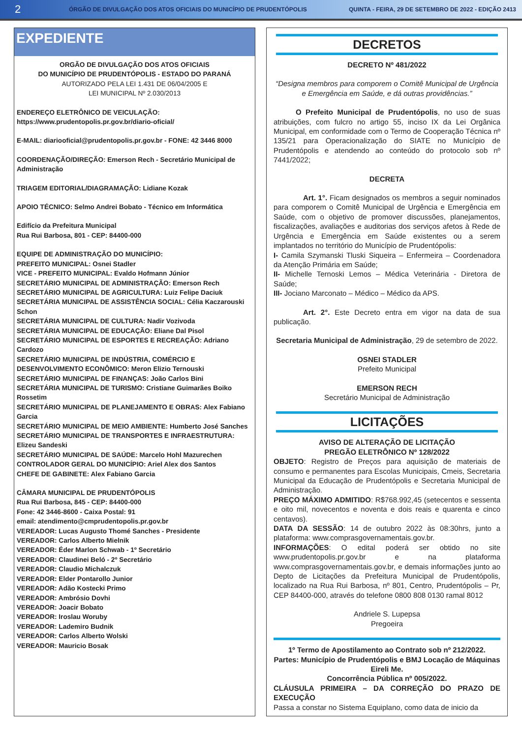2 ÓRGÃO DE DIVULGAÇÃO DOS ATOS OFICIAIS DO MUNICÍPIO DE PRUDENTÓPOLIS QUINTA - FEIRA, 29 DE SETEMBRO DE 2022 - EDIÇÃO 2413
EXPEDIENTE
ORGÃO DE DIVULGAÇÃO DOS ATOS OFICIAIS
DO MUNICÍPIO DE PRUDENTÓPOLIS - ESTADO DO PARANÁ
AUTORIZADO PELA LEI 1.431 DE 06/04/2005 E
LEI MUNICIPAL Nº 2.030/2013
ENDEREÇO ELETRÔNICO DE VEICULAÇÃO: https://www.prudentopolis.pr.gov.br/diario-oficial/
E-MAIL: diariooficial@prudentopolis.pr.gov.br - FONE: 42 3446 8000
COORDENAÇÃO/DIREÇÃO: Emerson Rech - Secretário Municipal de Administração
TRIAGEM EDITORIAL/DIAGRAMAÇÃO: Lidiane Kozak
APOIO TÉCNICO: Selmo Andrei Bobato - Técnico em Informática
Edifício da Prefeitura Municipal
Rua Rui Barbosa, 801 - CEP: 84400-000
EQUIPE DE ADMINISTRAÇÃO DO MUNICÍPIO:
PREFEITO MUNICIPAL: Osnei Stadler
VICE - PREFEITO MUNICIPAL: Evaldo Hofmann Júnior
SECRETÁRIO MUNICIPAL DE ADMINISTRAÇÃO: Emerson Rech
SECRETÁRIO MUNICIPAL DE AGRICULTURA: Luiz Felipe Daciuk
SECRETÁRIA MUNICIPAL DE ASSISTÊNCIA SOCIAL: Célia Kaczarouski Schon
SECRETÁRIA MUNICIPAL DE CULTURA: Nadir Vozivoda
SECRETÁRIA MUNICIPAL DE EDUCAÇÃO: Eliane Dal Pisol
SECRETÁRIO MUNICIPAL DE ESPORTES E RECREAÇÃO: Adriano Cardozo
SECRETÁRIO MUNICIPAL DE INDÚSTRIA, COMÉRCIO E DESENVOLVIMENTO ECONÔMICO: Meron Elizio Ternouski
SECRETÁRIO MUNICIPAL DE FINANÇAS: João Carlos Bini
SECRETÁRIA MUNICIPAL DE TURISMO: Cristiane Guimarães Boiko Rossetim
SECRETÁRIO MUNICIPAL DE PLANEJAMENTO E OBRAS: Alex Fabiano Garcia
SECRETÁRIO MUNICIPAL DE MEIO AMBIENTE: Humberto José Sanches
SECRETÁRIO MUNICIPAL DE TRANSPORTES E INFRAESTRUTURA: Elizeu Sandeski
SECRETÁRIO MUNICIPAL DE SAÚDE: Marcelo Hohl Mazurechen
CONTROLADOR GERAL DO MUNICÍPIO: Ariel Alex dos Santos
CHEFE DE GABINETE: Alex Fabiano Garcia
CÂMARA MUNICIPAL DE PRUDENTÓPOLIS
Rua Rui Barbosa, 845 - CEP: 84400-000
Fone: 42 3446-8600 - Caixa Postal: 91
email: atendimento@cmprudentopolis.pr.gov.br
VEREADOR: Lucas Augusto Thomé Sanches - Presidente
VEREADOR: Carlos Alberto Mielnik
VEREADOR: Éder Marlon Schwab - 1º Secretário
VEREADOR: Claudinei Beló - 2º Secretário
VEREADOR: Claudio Michalczuk
VEREADOR: Elder Pontarollo Junior
VEREADOR: Adão Kostecki Primo
VEREADOR: Ambrósio Dovhi
VEREADOR: Joacir Bobato
VEREADOR: Iroslau Woruby
VEREADOR: Lademiro Budnik
VEREADOR: Carlos Alberto Wolski
VEREADOR: Mauricio Bosak
DECRETOS
DECRETO Nº 481/2022
“Designa membros para comporem o Comitê Municipal de Urgência e Emergência em Saúde, e dá outras providências.”
   O Prefeito Municipal de Prudentópolis, no uso de suas atribuições, com fulcro no artigo 55, inciso IX da Lei Orgânica Municipal, em conformidade com o Termo de Cooperação Técnica nº 135/21 para Operacionalização do SIATE no Município de Prudentópolis e atendendo ao conteúdo do protocolo sob nº 7441/2022;
DECRETA
    Art. 1°. Ficam designados os membros a seguir nominados para comporem o Comitê Municipal de Urgência e Emergência em Saúde, com o objetivo de promover discussões, planejamentos, fiscalizações, avaliações e auditorias dos serviços afetos à Rede de Urgência e Emergência em Saúde existentes ou a serem implantados no território do Município de Prudentópolis:
I- Camila Szymanski Tluski Siqueira – Enfermeira – Coordenadora da Atenção Primária em Saúde;
II- Michelle Ternoski Lemos – Médica Veterinária - Diretora de Saúde;
III- Jociano Marconato – Médico – Médico da APS.
    Art. 2°. Este Decreto entra em vigor na data de sua publicação.
Secretaria Municipal de Administração, 29 de setembro de 2022.
OSNEI STADLER
Prefeito Municipal
EMERSON RECH
Secretário Municipal de Administração
LICITAÇÕES
AVISO DE ALTERAÇÃO DE LICITAÇÃO
PREGÃO ELETRÔNICO Nº 128/2022
OBJETO: Registro de Preços para aquisição de materiais de consumo e permanentes para Escolas Municipais, Cmeis, Secretaria Municipal da Educação de Prudentópolis e Secretaria Municipal de Administração.
PREÇO MÁXIMO ADMITIDO: R$768.992,45 (setecentos e sessenta e oito mil, novecentos e noventa e dois reais e quarenta e cinco centavos).
DATA DA SESSÃO: 14 de outubro 2022 às 08:30hrs, junto a plataforma: www.comprasgovernamentais.gov.br.
INFORMAÇÕES: O edital poderá ser obtido no site www.prudentopolis.pr.gov.br e na plataforma www.comprasgovernamentais.gov.br, e demais informações junto ao Depto de Licitações da Prefeitura Municipal de Prudentópolis, localizado na Rua Rui Barbosa, nº 801, Centro, Prudentópolis – Pr, CEP 84400-000, através do telefone 0800 808 0130 ramal 8012
Andriele S. Lupepsa
Pregoeira
1º Termo de Apostilamento ao Contrato sob nº 212/2022.
Partes: Município de Prudentópolis e BMJ Locação de Máquinas Eireli Me.
Concorrência Pública nº 005/2022.
CLÁUSULA PRIMEIRA – DA CORREÇÃO DO PRAZO DE EXECUÇÃO
Passa a constar no Sistema Equiplano, como data de inicio da